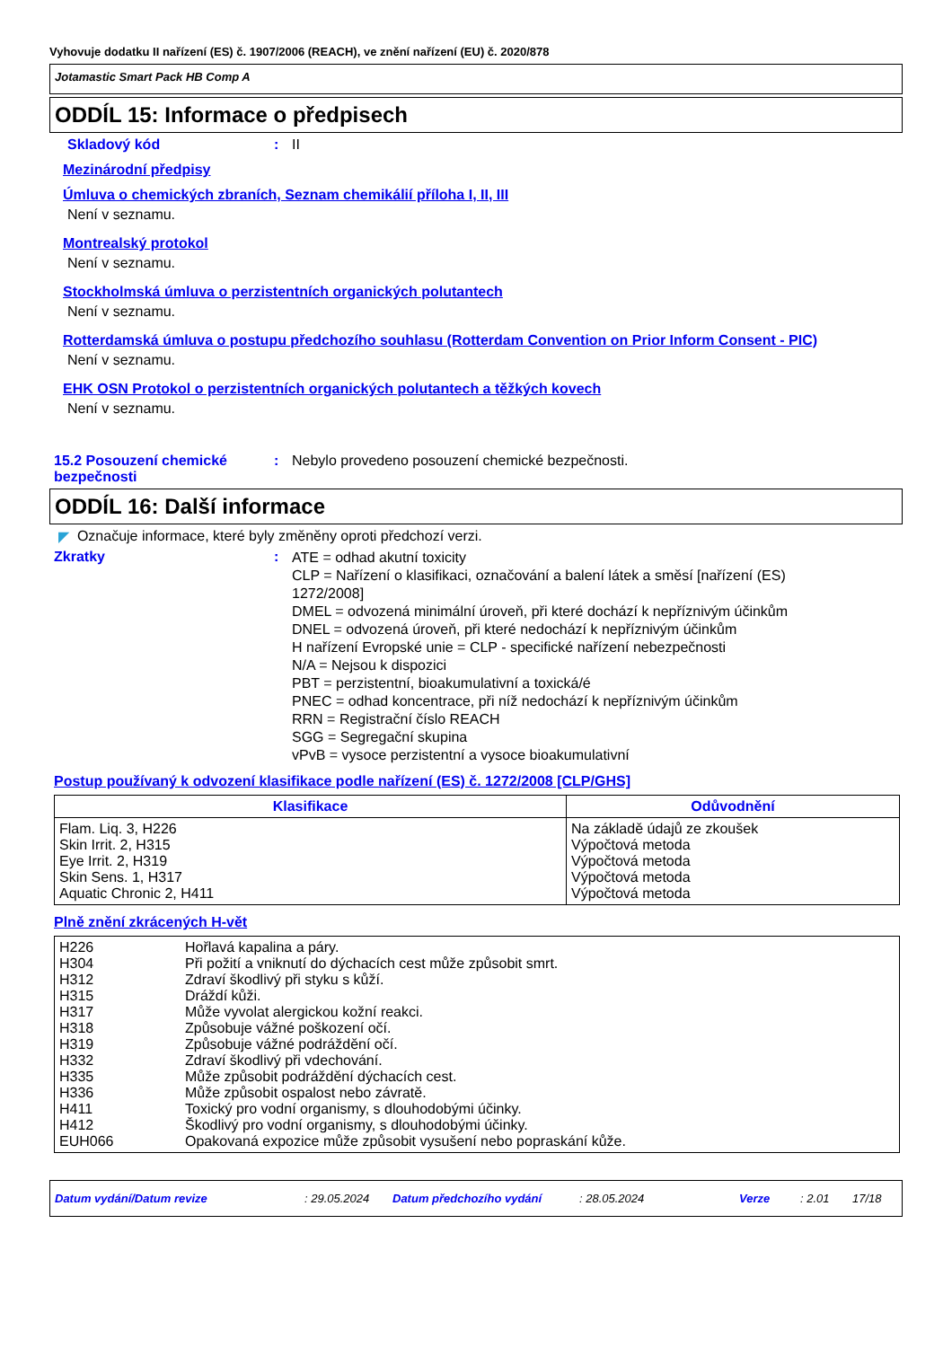Vyhovuje dodatku II nařízení (ES) č. 1907/2006 (REACH), ve znění nařízení (EU) č. 2020/878
Jotamastic Smart Pack HB Comp A
ODDÍL 15: Informace o předpisech
Skladový kód : II
Mezinárodní předpisy
Úmluva o chemických zbraních, Seznam chemikálií příloha I, II, III
Není v seznamu.
Montrealský protokol
Není v seznamu.
Stockholmská úmluva o perzistentních organických polutantech
Není v seznamu.
Rotterdamská úmluva o postupu předchozího souhlasu (Rotterdam Convention on Prior Inform Consent - PIC)
Není v seznamu.
EHK OSN Protokol o perzistentních organických polutantech a těžkých kovech
Není v seznamu.
15.2 Posouzení chemické bezpečnosti
: Nebylo provedeno posouzení chemické bezpečnosti.
ODDÍL 16: Další informace
◤ Označuje informace, které byly změněny oproti předchozí verzi.
Zkratky :
ATE = odhad akutní toxicity
CLP = Nařízení o klasifikaci, označování a balení látek a směsí [nařízení (ES) 1272/2008]
DMEL = odvozená minimální úroveň, při které dochází k nepříznivým účinkům
DNEL = odvozená úroveň, při které nedochází k nepříznivým účinkům
H nařízení Evropské unie = CLP - specifické nařízení nebezpečnosti
N/A = Nejsou k dispozici
PBT = perzistentní, bioakumulativní a toxická/é
PNEC = odhad koncentrace, při níž nedochází k nepříznivým účinkům
RRN = Registrační číslo REACH
SGG = Segregační skupina
vPvB = vysoce perzistentní a vysoce bioakumulativní
Postup používaný k odvození klasifikace podle nařízení (ES) č. 1272/2008 [CLP/GHS]
| Klasifikace | Odůvodnění |
| --- | --- |
| Flam. Liq. 3, H226 Skin Irrit. 2, H315 Eye Irrit. 2, H319 Skin Sens. 1, H317 Aquatic Chronic 2, H411 | Na základě údajů ze zkoušek Výpočtová metoda Výpočtová metoda Výpočtová metoda Výpočtová metoda |
Plně znění zkrácených H-vět
| H226 H304 H312 H315 H317 H318 H319 H332 H335 H336 H411 H412 EUH066 | Hořlavá kapalina a páry. Při požití a vniknutí do dýchacích cest může způsobit smrt. Zdraví škodlivý při styku s kůží. Dráždí kůži. Může vyvolat alergickou kožní reakci. Způsobuje vážné poškození očí. Způsobuje vážné podráždění očí. Zdraví škodlivý při vdechování. Může způsobit podráždění dýchacích cest. Může způsobit ospalost nebo závratě. Toxický pro vodní organismy, s dlouhodobými účinky. Škodlivý pro vodní organismy, s dlouhodobými účinky. Opakovaná expozice může způsobit vysušení nebo popraskání kůže. |
Datum vydání/Datum revize: 29.05.2024 Datum předchozího vydání: 28.05.2024 Verze: 2.01 17/18